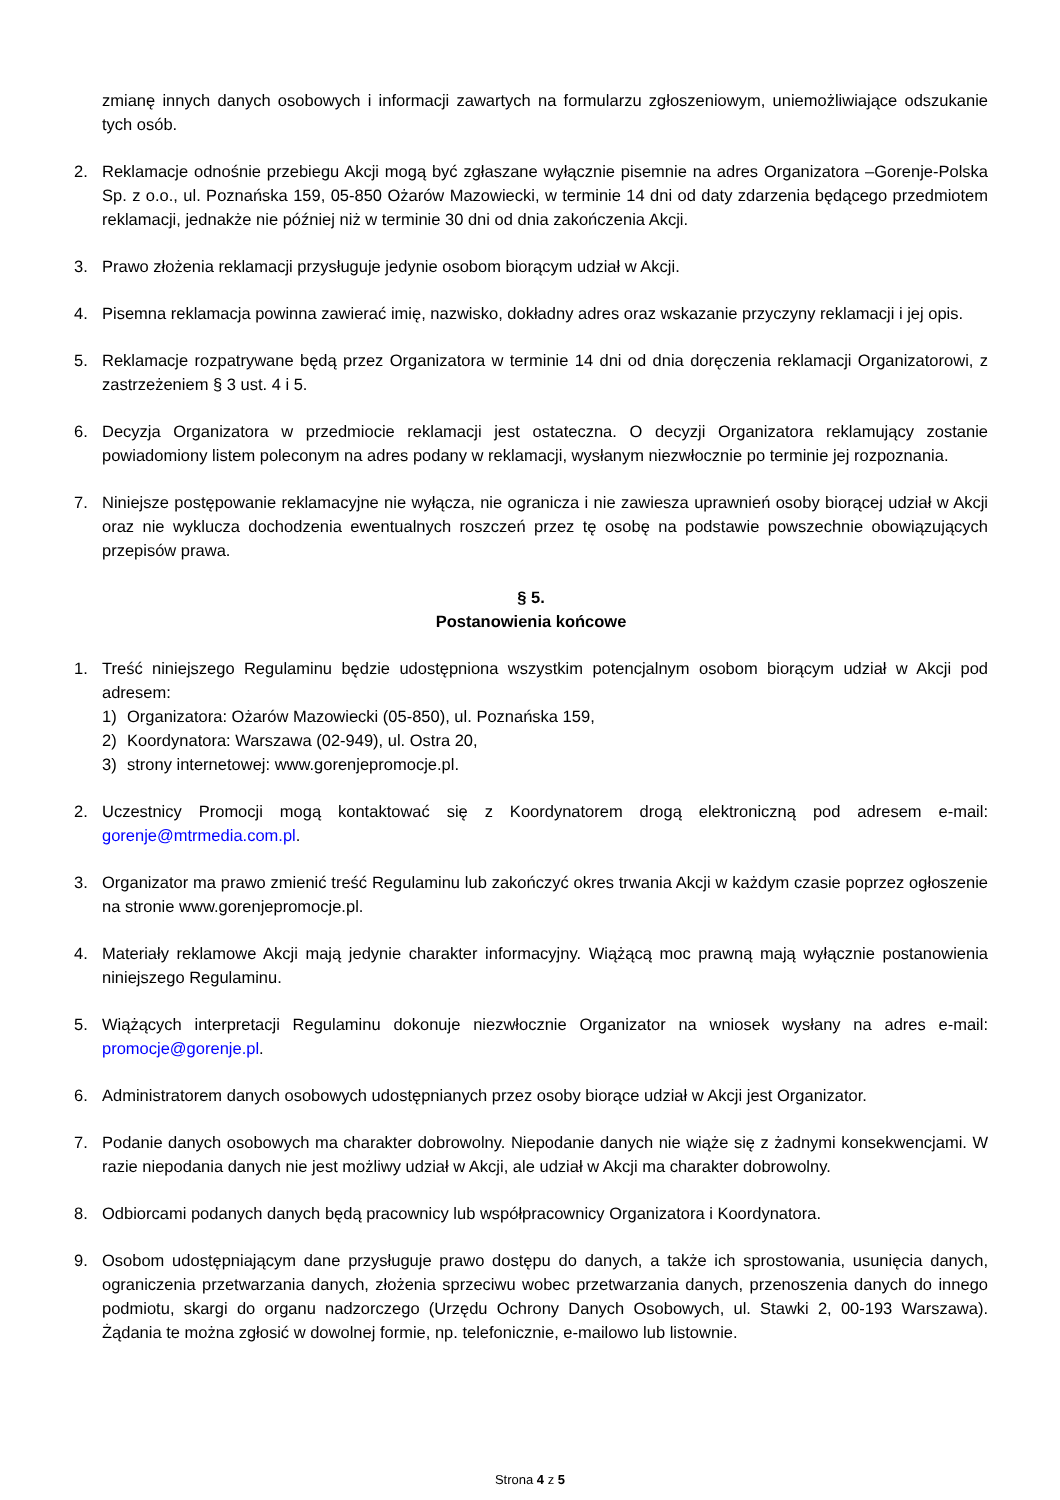zmianę innych danych osobowych i informacji zawartych na formularzu zgłoszeniowym, uniemożliwiające odszukanie tych osób.
2. Reklamacje odnośnie przebiegu Akcji mogą być zgłaszane wyłącznie pisemnie na adres Organizatora –Gorenje-Polska Sp. z o.o., ul. Poznańska 159, 05-850 Ożarów Mazowiecki, w terminie 14 dni od daty zdarzenia będącego przedmiotem reklamacji, jednakże nie później niż w terminie 30 dni od dnia zakończenia Akcji.
3. Prawo złożenia reklamacji przysługuje jedynie osobom biorącym udział w Akcji.
4. Pisemna reklamacja powinna zawierać imię, nazwisko, dokładny adres oraz wskazanie przyczyny reklamacji i jej opis.
5. Reklamacje rozpatrywane będą przez Organizatora w terminie 14 dni od dnia doręczenia reklamacji Organizatorowi, z zastrzeżeniem § 3 ust. 4 i 5.
6. Decyzja Organizatora w przedmiocie reklamacji jest ostateczna. O decyzji Organizatora reklamujący zostanie powiadomiony listem poleconym na adres podany w reklamacji, wysłanym niezwłocznie po terminie jej rozpoznania.
7. Niniejsze postępowanie reklamacyjne nie wyłącza, nie ogranicza i nie zawiesza uprawnień osoby biorącej udział w Akcji oraz nie wyklucza dochodzenia ewentualnych roszczeń przez tę osobę na podstawie powszechnie obowiązujących przepisów prawa.
§ 5.
Postanowienia końcowe
1. Treść niniejszego Regulaminu będzie udostępniona wszystkim potencjalnym osobom biorącym udział w Akcji pod adresem:
1) Organizatora: Ożarów Mazowiecki (05-850), ul. Poznańska 159,
2) Koordynatora: Warszawa (02-949), ul. Ostra 20,
3) strony internetowej: www.gorenjepromocje.pl.
2. Uczestnicy Promocji mogą kontaktować się z Koordynatorem drogą elektroniczną pod adresem e-mail: gorenje@mtrmedia.com.pl.
3. Organizator ma prawo zmienić treść Regulaminu lub zakończyć okres trwania Akcji w każdym czasie poprzez ogłoszenie na stronie www.gorenjepromocje.pl.
4. Materiały reklamowe Akcji mają jedynie charakter informacyjny. Wiążącą moc prawną mają wyłącznie postanowienia niniejszego Regulaminu.
5. Wiążących interpretacji Regulaminu dokonuje niezwłocznie Organizator na wniosek wysłany na adres e-mail: promocje@gorenje.pl.
6. Administratorem danych osobowych udostępnianych przez osoby biorące udział w Akcji jest Organizator.
7. Podanie danych osobowych ma charakter dobrowolny. Niepodanie danych nie wiąże się z żadnymi konsekwencjami. W razie niepodania danych nie jest możliwy udział w Akcji, ale udział w Akcji ma charakter dobrowolny.
8. Odbiorcami podanych danych będą pracownicy lub współpracownicy Organizatora i Koordynatora.
9. Osobom udostępniającym dane przysługuje prawo dostępu do danych, a także ich sprostowania, usunięcia danych, ograniczenia przetwarzania danych, złożenia sprzeciwu wobec przetwarzania danych, przenoszenia danych do innego podmiotu, skargi do organu nadzorczego (Urzędu Ochrony Danych Osobowych, ul. Stawki 2, 00-193 Warszawa). Żądania te można zgłosić w dowolnej formie, np. telefonicznie, e-mailowo lub listownie.
Strona 4 z 5